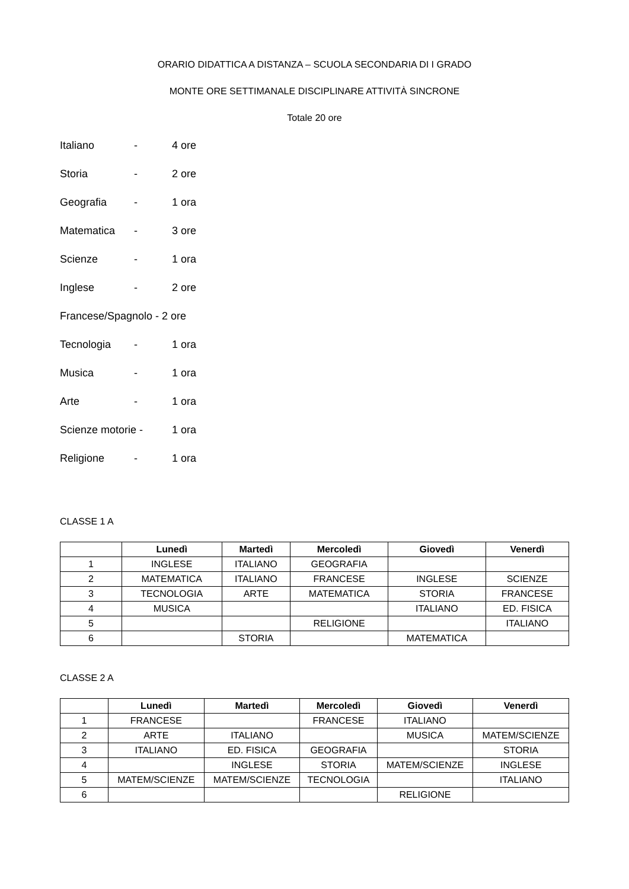ORARIO DIDATTICA A DISTANZA – SCUOLA SECONDARIA DI I GRADO
MONTE ORE SETTIMANALE DISCIPLINARE ATTIVITÀ SINCRONE
Totale 20 ore
Italiano - 4 ore
Storia - 2 ore
Geografia - 1 ora
Matematica - 3 ore
Scienze - 1 ora
Inglese - 2 ore
Francese/Spagnolo - 2 ore
Tecnologia - 1 ora
Musica - 1 ora
Arte - 1 ora
Scienze motorie - 1 ora
Religione - 1 ora
CLASSE 1 A
| | Lunedì | Martedì | Mercoledì | Giovedì | Venerdì |
| --- | --- | --- | --- | --- | --- |
| 1 | INGLESE | ITALIANO | GEOGRAFIA | | |
| 2 | MATEMATICA | ITALIANO | FRANCESE | INGLESE | SCIENZE |
| 3 | TECNOLOGIA | ARTE | MATEMATICA | STORIA | FRANCESE |
| 4 | MUSICA | | | ITALIANO | ED. FISICA |
| 5 | | | RELIGIONE | | ITALIANO |
| 6 | | STORIA | | MATEMATICA | |
CLASSE 2 A
| | Lunedì | Martedì | Mercoledì | Giovedì | Venerdì |
| --- | --- | --- | --- | --- | --- |
| 1 | FRANCESE | | FRANCESE | ITALIANO | |
| 2 | ARTE | ITALIANO | | MUSICA | MATEM/SCIENZE |
| 3 | ITALIANO | ED. FISICA | GEOGRAFIA | | STORIA |
| 4 | | INGLESE | STORIA | MATEM/SCIENZE | INGLESE |
| 5 | MATEM/SCIENZE | MATEM/SCIENZE | TECNOLOGIA | | ITALIANO |
| 6 | | | | RELIGIONE | |